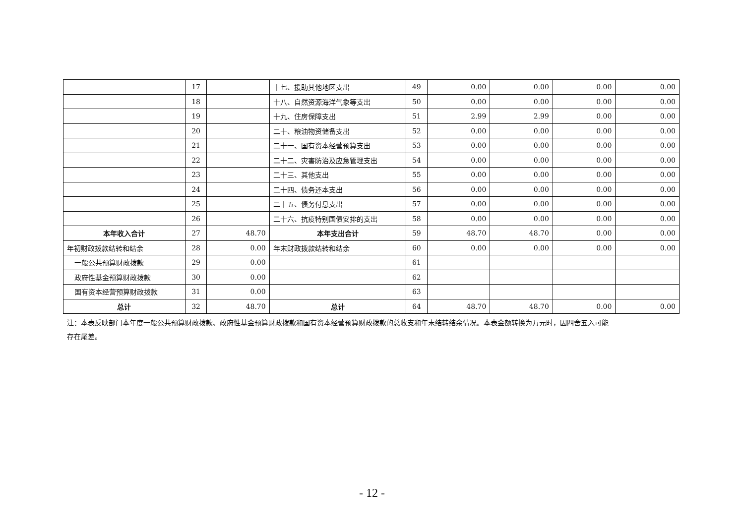| | 17 | | 十七、援助其他地区支出 | 49 | 0.00 | 0.00 | 0.00 | 0.00 |
| | 18 | | 十八、自然资源海洋气象等支出 | 50 | 0.00 | 0.00 | 0.00 | 0.00 |
| | 19 | | 十九、住房保障支出 | 51 | 2.99 | 2.99 | 0.00 | 0.00 |
| | 20 | | 二十、粮油物资储备支出 | 52 | 0.00 | 0.00 | 0.00 | 0.00 |
| | 21 | | 二十一、国有资本经营预算支出 | 53 | 0.00 | 0.00 | 0.00 | 0.00 |
| | 22 | | 二十二、灾害防治及应急管理支出 | 54 | 0.00 | 0.00 | 0.00 | 0.00 |
| | 23 | | 二十三、其他支出 | 55 | 0.00 | 0.00 | 0.00 | 0.00 |
| | 24 | | 二十四、债务还本支出 | 56 | 0.00 | 0.00 | 0.00 | 0.00 |
| | 25 | | 二十五、债务付息支出 | 57 | 0.00 | 0.00 | 0.00 | 0.00 |
| | 26 | | 二十六、抗疫特别国债安排的支出 | 58 | 0.00 | 0.00 | 0.00 | 0.00 |
| 本年收入合计 | 27 | 48.70 | 本年支出合计 | 59 | 48.70 | 48.70 | 0.00 | 0.00 |
| 年初财政拨款结转和结余 | 28 | 0.00 | 年末财政拨款结转和结余 | 60 | 0.00 | 0.00 | 0.00 | 0.00 |
| 一般公共预算财政拨款 | 29 | 0.00 | | 61 | | | | |
| 政府性基金预算财政拨款 | 30 | 0.00 | | 62 | | | | |
| 国有资本经营预算财政拨款 | 31 | 0.00 | | 63 | | | | |
| 总计 | 32 | 48.70 | 总计 | 64 | 48.70 | 48.70 | 0.00 | 0.00 |
注：本表反映部门本年度一般公共预算财政拨款、政府性基金预算财政拨款和国有资本经营预算财政拨款的总收支和年末结转结余情况。本表金额转换为万元时，因四舍五入可能存在尾差。
- 12 -